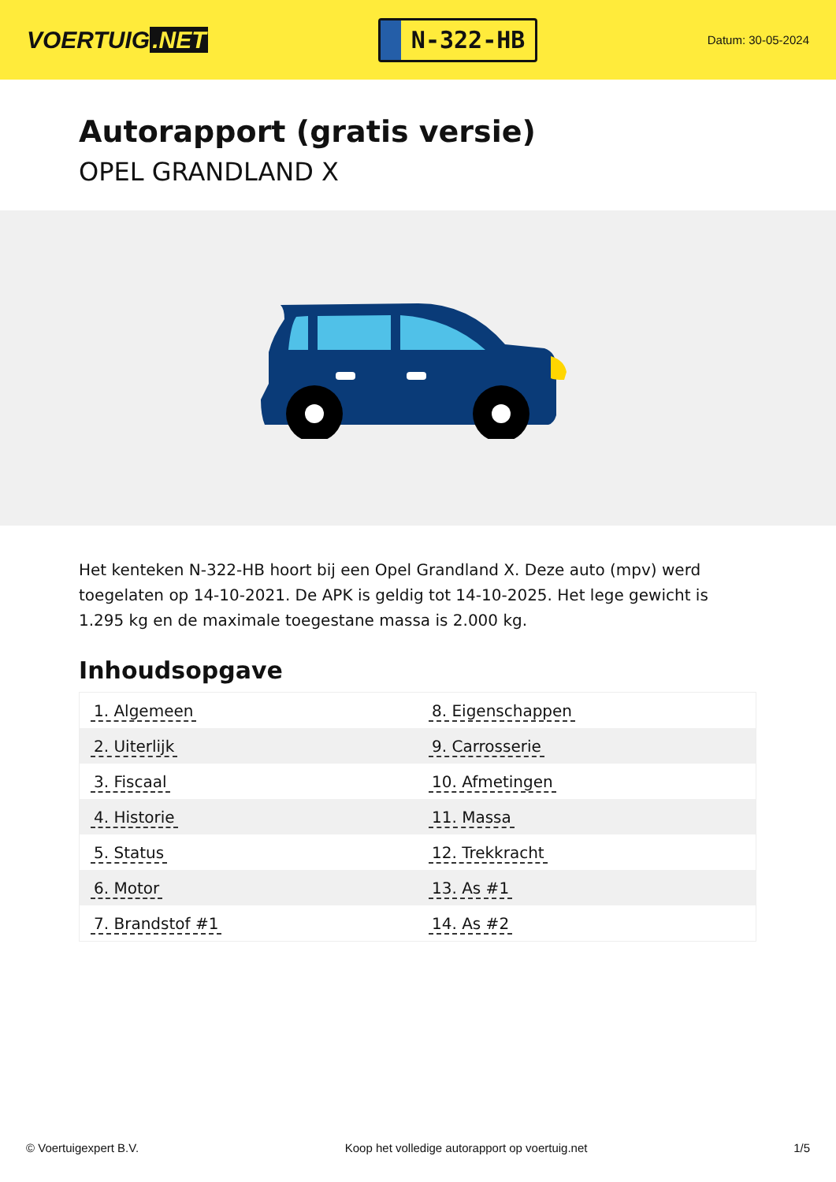VOERTUIG.NET
N-322-HB
Datum: 30-05-2024
Autorapport (gratis versie)
OPEL GRANDLAND X
Het kenteken N-322-HB hoort bij een Opel Grandland X. Deze auto (mpv) werd toegelaten op 14-10-2021. De APK is geldig tot 14-10-2025. Het lege gewicht is 1.295 kg en de maximale toegestane massa is 2.000 kg.
Inhoudsopgave
| 1. Algemeen | 8. Eigenschappen |
| 2. Uiterlijk | 9. Carrosserie |
| 3. Fiscaal | 10. Afmetingen |
| 4. Historie | 11. Massa |
| 5. Status | 12. Trekkracht |
| 6. Motor | 13. As #1 |
| 7. Brandstof #1 | 14. As #2 |
© Voertuigexpert B.V. Koop het volledige autorapport op voertuig.net 1/5